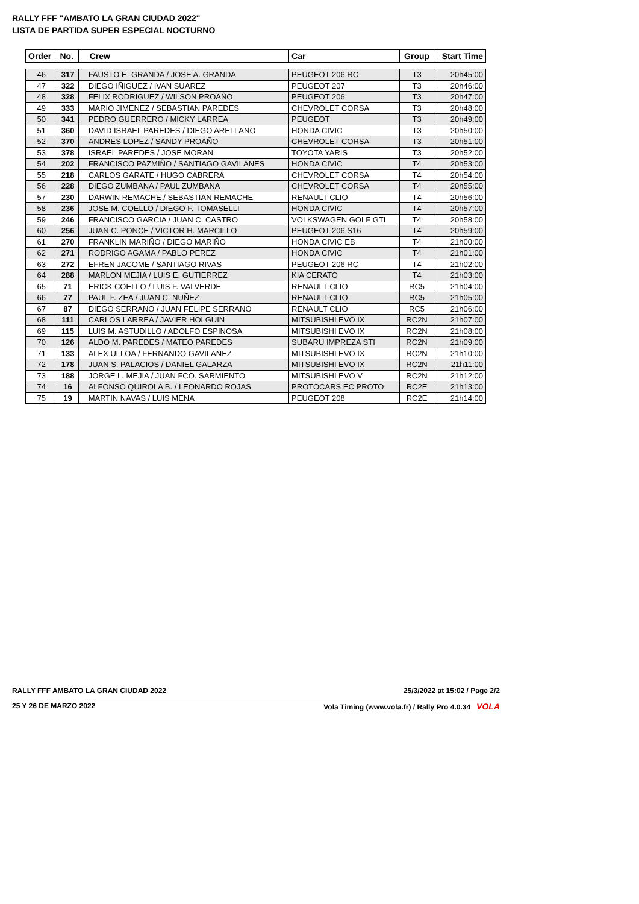RALLY FFF "AMBATO LA GRAN CIUDAD 2022"
LISTA DE PARTIDA SUPER ESPECIAL NOCTURNO
| Order | No. | Crew | Car | Group | Start Time |
| --- | --- | --- | --- | --- | --- |
| 46 | 317 | FAUSTO E. GRANDA / JOSE A. GRANDA | PEUGEOT 206 RC | T3 | 20h45:00 |
| 47 | 322 | DIEGO IÑIGUEZ / IVAN SUAREZ | PEUGEOT 207 | T3 | 20h46:00 |
| 48 | 328 | FELIX RODRIGUEZ / WILSON PROAÑO | PEUGEOT 206 | T3 | 20h47:00 |
| 49 | 333 | MARIO JIMENEZ / SEBASTIAN PAREDES | CHEVROLET CORSA | T3 | 20h48:00 |
| 50 | 341 | PEDRO GUERRERO / MICKY LARREA | PEUGEOT | T3 | 20h49:00 |
| 51 | 360 | DAVID ISRAEL PAREDES / DIEGO ARELLANO | HONDA CIVIC | T3 | 20h50:00 |
| 52 | 370 | ANDRES LOPEZ / SANDY PROAÑO | CHEVROLET CORSA | T3 | 20h51:00 |
| 53 | 378 | ISRAEL PAREDES / JOSE MORAN | TOYOTA YARIS | T3 | 20h52:00 |
| 54 | 202 | FRANCISCO PAZMIÑO / SANTIAGO GAVILANES | HONDA CIVIC | T4 | 20h53:00 |
| 55 | 218 | CARLOS GARATE / HUGO CABRERA | CHEVROLET CORSA | T4 | 20h54:00 |
| 56 | 228 | DIEGO ZUMBANA / PAUL ZUMBANA | CHEVROLET CORSA | T4 | 20h55:00 |
| 57 | 230 | DARWIN REMACHE / SEBASTIAN REMACHE | RENAULT CLIO | T4 | 20h56:00 |
| 58 | 236 | JOSE M. COELLO / DIEGO F. TOMASELLI | HONDA CIVIC | T4 | 20h57:00 |
| 59 | 246 | FRANCISCO GARCIA / JUAN C. CASTRO | VOLKSWAGEN GOLF GTI | T4 | 20h58:00 |
| 60 | 256 | JUAN C. PONCE / VICTOR H. MARCILLO | PEUGEOT 206 S16 | T4 | 20h59:00 |
| 61 | 270 | FRANKLIN MARIÑO / DIEGO MARIÑO | HONDA CIVIC EB | T4 | 21h00:00 |
| 62 | 271 | RODRIGO AGAMA / PABLO PEREZ | HONDA CIVIC | T4 | 21h01:00 |
| 63 | 272 | EFREN JACOME / SANTIAGO RIVAS | PEUGEOT 206 RC | T4 | 21h02:00 |
| 64 | 288 | MARLON MEJIA / LUIS E. GUTIERREZ | KIA CERATO | T4 | 21h03:00 |
| 65 | 71 | ERICK COELLO / LUIS F. VALVERDE | RENAULT CLIO | RC5 | 21h04:00 |
| 66 | 77 | PAUL F. ZEA / JUAN C. NUÑEZ | RENAULT CLIO | RC5 | 21h05:00 |
| 67 | 87 | DIEGO SERRANO / JUAN FELIPE SERRANO | RENAULT CLIO | RC5 | 21h06:00 |
| 68 | 111 | CARLOS LARREA / JAVIER HOLGUIN | MITSUBISHI EVO IX | RC2N | 21h07:00 |
| 69 | 115 | LUIS M. ASTUDILLO / ADOLFO ESPINOSA | MITSUBISHI EVO IX | RC2N | 21h08:00 |
| 70 | 126 | ALDO M. PAREDES / MATEO PAREDES | SUBARU IMPREZA STI | RC2N | 21h09:00 |
| 71 | 133 | ALEX ULLOA / FERNANDO GAVILANEZ | MITSUBISHI EVO IX | RC2N | 21h10:00 |
| 72 | 178 | JUAN S. PALACIOS / DANIEL GALARZA | MITSUBISHI EVO IX | RC2N | 21h11:00 |
| 73 | 188 | JORGE L. MEJIA / JUAN FCO. SARMIENTO | MITSUBISHI EVO V | RC2N | 21h12:00 |
| 74 | 16 | ALFONSO QUIROLA B. / LEONARDO ROJAS | PROTOCARS EC PROTO | RC2E | 21h13:00 |
| 75 | 19 | MARTIN NAVAS / LUIS MENA | PEUGEOT 208 | RC2E | 21h14:00 |
RALLY FFF AMBATO LA GRAN CIUDAD 2022 25/3/2022 at 15:02 / Page 2/2
25 Y 26 DE MARZO 2022 Vola Timing (www.vola.fr) / Rally Pro 4.0.34 VOLA